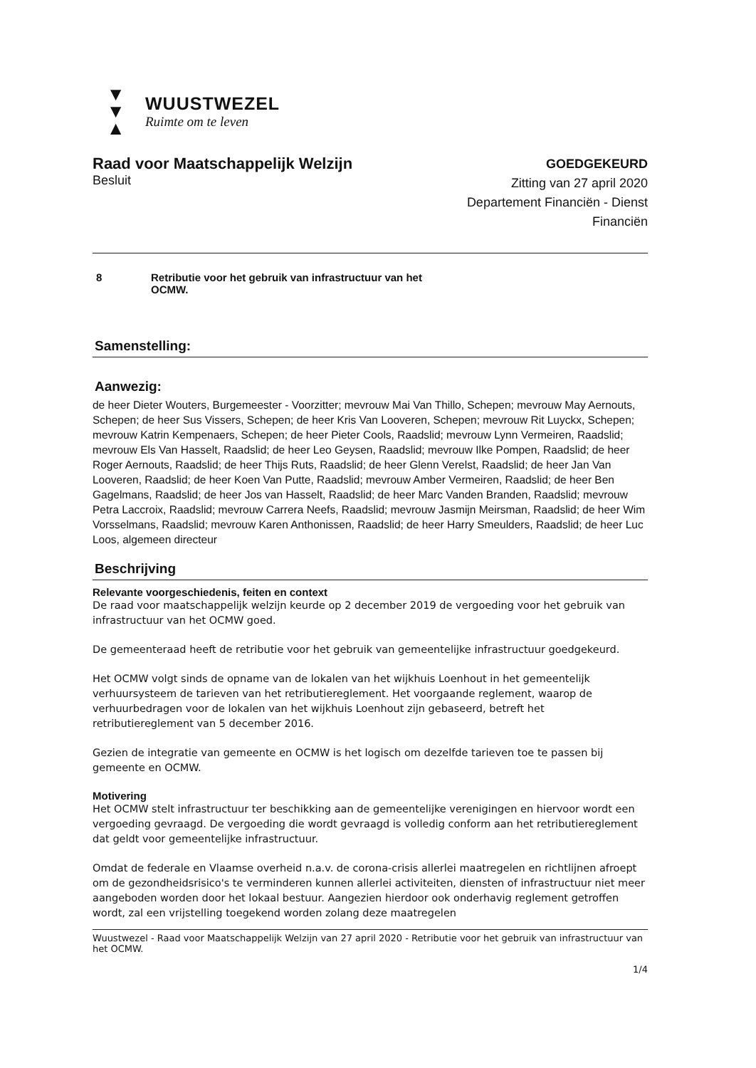▼ ▼
▲
WUUSTWEZEL
Ruimte om te leven
Raad voor Maatschappelijk Welzijn
Besluit
GOEDGEKEURD
Zitting van 27 april 2020
Departement Financiën - Dienst
Financiën
8 Retributie voor het gebruik van infrastructuur van het
OCMW.
Samenstelling:
Aanwezig:
de heer Dieter Wouters, Burgemeester - Voorzitter; mevrouw Mai Van Thillo, Schepen; mevrouw May Aernouts, Schepen; de heer Sus Vissers, Schepen; de heer Kris Van Looveren, Schepen; mevrouw Rit Luyckx, Schepen; mevrouw Katrin Kempenaers, Schepen; de heer Pieter Cools, Raadslid; mevrouw Lynn Vermeiren, Raadslid; mevrouw Els Van Hasselt, Raadslid; de heer Leo Geysen, Raadslid; mevrouw Ilke Pompen, Raadslid; de heer Roger Aernouts, Raadslid; de heer Thijs Ruts, Raadslid; de heer Glenn Verelst, Raadslid; de heer Jan Van Looveren, Raadslid; de heer Koen Van Putte, Raadslid; mevrouw Amber Vermeiren, Raadslid; de heer Ben Gagelmans, Raadslid; de heer Jos van Hasselt, Raadslid; de heer Marc Vanden Branden, Raadslid; mevrouw Petra Laccroix, Raadslid; mevrouw Carrera Neefs, Raadslid; mevrouw Jasmijn Meirsman, Raadslid; de heer Wim Vorsselmans, Raadslid; mevrouw Karen Anthonissen, Raadslid; de heer Harry Smeulders, Raadslid; de heer Luc Loos, algemeen directeur
Beschrijving
Relevante voorgeschiedenis, feiten en context
De raad voor maatschappelijk welzijn keurde op 2 december 2019 de vergoeding voor het gebruik van infrastructuur van het OCMW goed.
De gemeenteraad heeft de retributie voor het gebruik van gemeentelijke infrastructuur goedgekeurd.
Het OCMW volgt sinds de opname van de lokalen van het wijkhuis Loenhout in het gemeentelijk verhuursysteem de tarieven van het retributiereglement. Het voorgaande reglement, waarop de verhuurbedragen voor de lokalen van het wijkhuis Loenhout zijn gebaseerd, betreft het retributiereglement van 5 december 2016.
Gezien de integratie van gemeente en OCMW is het logisch om dezelfde tarieven toe te passen bij gemeente en OCMW.
Motivering
Het OCMW stelt infrastructuur ter beschikking aan de gemeentelijke verenigingen en hiervoor wordt een vergoeding gevraagd. De vergoeding die wordt gevraagd is volledig conform aan het retributiereglement dat geldt voor gemeentelijke infrastructuur.
Omdat de federale en Vlaamse overheid n.a.v. de corona-crisis allerlei maatregelen en richtlijnen afroept om de gezondheidsrisico's te verminderen kunnen allerlei activiteiten, diensten of infrastructuur niet meer aangeboden worden door het lokaal bestuur. Aangezien hierdoor ook onderhavig reglement getroffen wordt, zal een vrijstelling toegekend worden zolang deze maatregelen
Wuustwezel - Raad voor Maatschappelijk Welzijn van 27 april 2020 - Retributie voor het gebruik van infrastructuur van het OCMW.
1/4